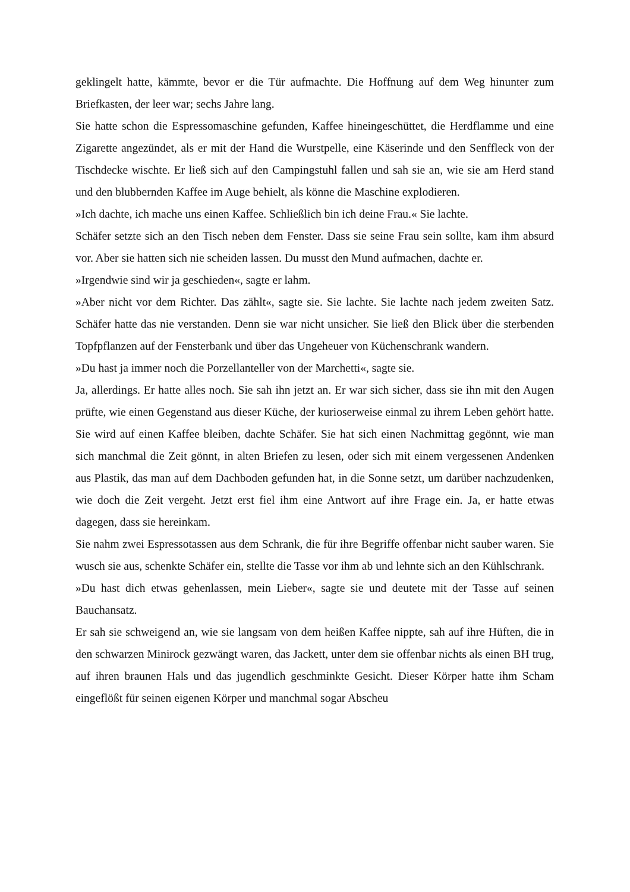geklingelt hatte, kämmte, bevor er die Tür aufmachte. Die Hoffnung auf dem Weg hinunter zum Briefkasten, der leer war; sechs Jahre lang.
Sie hatte schon die Espressomaschine gefunden, Kaffee hineingeschüttet, die Herdflamme und eine Zigarette angezündet, als er mit der Hand die Wurstpelle, eine Käserinde und den Senffleck von der Tischdecke wischte. Er ließ sich auf den Campingstuhl fallen und sah sie an, wie sie am Herd stand und den blubbernden Kaffee im Auge behielt, als könne die Maschine explodieren.
»Ich dachte, ich mache uns einen Kaffee. Schließlich bin ich deine Frau.« Sie lachte.
Schäfer setzte sich an den Tisch neben dem Fenster. Dass sie seine Frau sein sollte, kam ihm absurd vor. Aber sie hatten sich nie scheiden lassen. Du musst den Mund aufmachen, dachte er.
»Irgendwie sind wir ja geschieden«, sagte er lahm.
»Aber nicht vor dem Richter. Das zählt«, sagte sie. Sie lachte. Sie lachte nach jedem zweiten Satz. Schäfer hatte das nie verstanden. Denn sie war nicht unsicher. Sie ließ den Blick über die sterbenden Topfpflanzen auf der Fensterbank und über das Ungeheuer von Küchenschrank wandern.
»Du hast ja immer noch die Porzellanteller von der Marchetti«, sagte sie.
Ja, allerdings. Er hatte alles noch. Sie sah ihn jetzt an. Er war sich sicher, dass sie ihn mit den Augen prüfte, wie einen Gegenstand aus dieser Küche, der kurioserweise einmal zu ihrem Leben gehört hatte. Sie wird auf einen Kaffee bleiben, dachte Schäfer. Sie hat sich einen Nachmittag gegönnt, wie man sich manchmal die Zeit gönnt, in alten Briefen zu lesen, oder sich mit einem vergessenen Andenken aus Plastik, das man auf dem Dachboden gefunden hat, in die Sonne setzt, um darüber nachzudenken, wie doch die Zeit vergeht. Jetzt erst fiel ihm eine Antwort auf ihre Frage ein. Ja, er hatte etwas dagegen, dass sie hereinkam.
Sie nahm zwei Espressotassen aus dem Schrank, die für ihre Begriffe offenbar nicht sauber waren. Sie wusch sie aus, schenkte Schäfer ein, stellte die Tasse vor ihm ab und lehnte sich an den Kühlschrank.
»Du hast dich etwas gehenlassen, mein Lieber«, sagte sie und deutete mit der Tasse auf seinen Bauchansatz.
Er sah sie schweigend an, wie sie langsam von dem heißen Kaffee nippte, sah auf ihre Hüften, die in den schwarzen Minirock gezwängt waren, das Jackett, unter dem sie offenbar nichts als einen BH trug, auf ihren braunen Hals und das jugendlich geschminkte Gesicht. Dieser Körper hatte ihm Scham eingeflößt für seinen eigenen Körper und manchmal sogar Abscheu